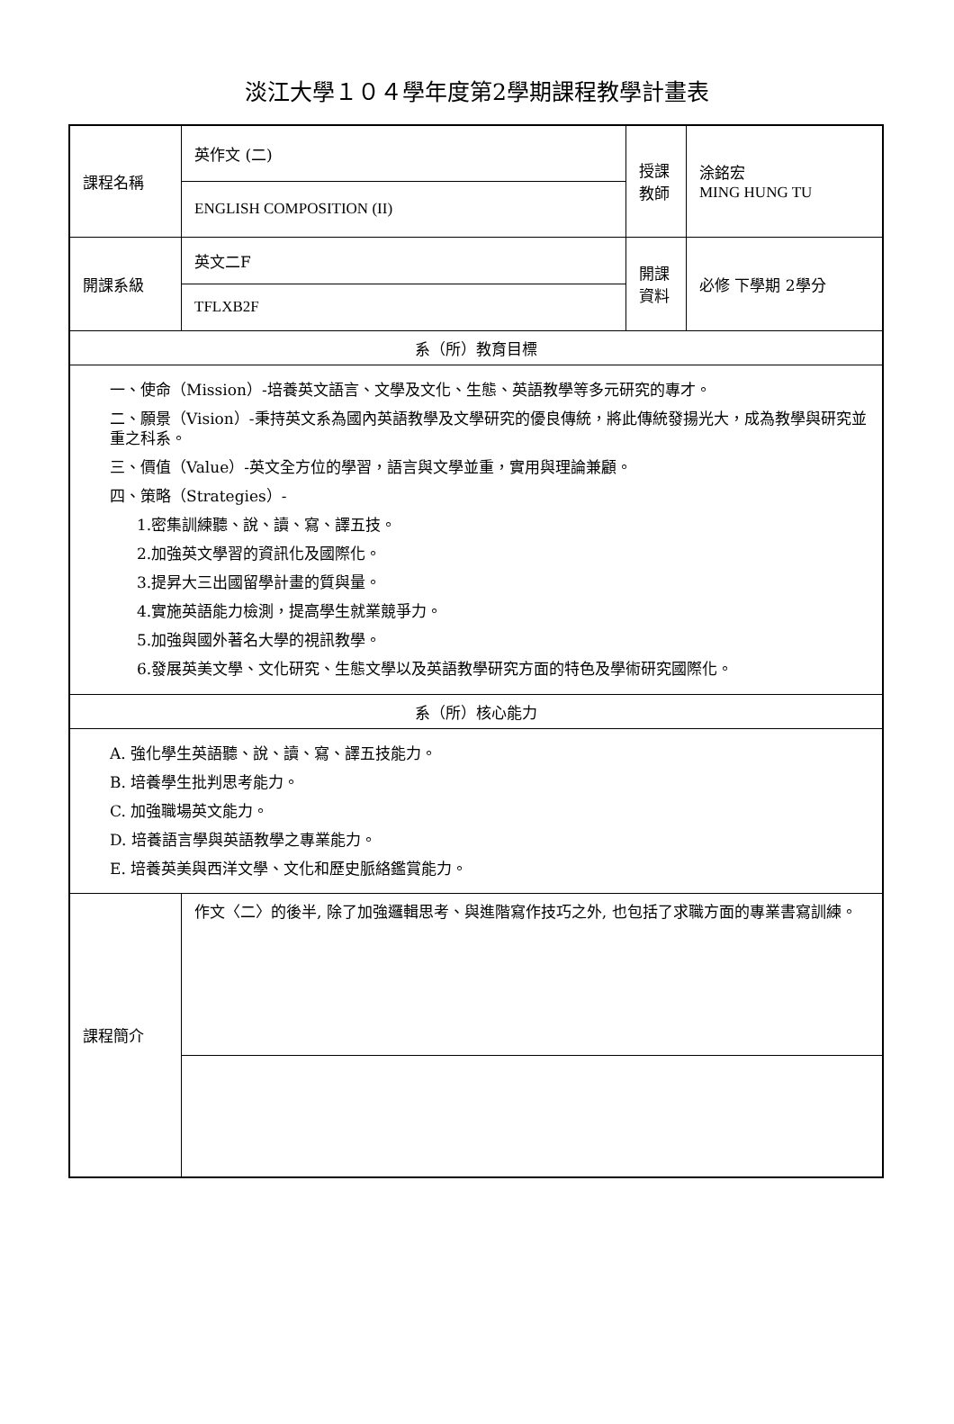淡江大學１０４學年度第2學期課程教學計畫表
| 課程名稱 | 英作文 (二) | 授課 教師 | 涂銘宏 MING HUNG TU |
| | ENGLISH COMPOSITION (II) | | |
| 開課系級 | 英文二F | 開課 資料 | 必修 下學期 2學分 |
| | TFLXB2F | | |
| 系（所）教育目標 | | | |
| 一、使命（Mission）-培養英文語言、文學及文化、生態、英語教學等多元研究的專才。 二、願景（Vision）-秉持英文系為國內英語教學及文學研究的優良傳統，將此傳統發揚光大，成為教學與研究並重之科系。 三、價值（Value）-英文全方位的學習，語言與文學並重，實用與理論兼顧。 四、策略（Strategies）- 1.密集訓練聽、說、讀、寫、譯五技。 2.加強英文學習的資訊化及國際化。 3.提昇大三出國留學計畫的質與量。 4.實施英語能力檢測，提高學生就業競爭力。 5.加強與國外著名大學的視訊教學。 6.發展英美文學、文化研究、生態文學以及英語教學研究方面的特色及學術研究國際化。 | | | |
| 系（所）核心能力 | | | |
| A. 強化學生英語聽、說、讀、寫、譯五技能力。 B. 培養學生批判思考能力。 C. 加強職場英文能力。 D. 培養語言學與英語教學之專業能力。 E. 培養英美與西洋文學、文化和歷史脈絡鑑賞能力。 | | | |
| 課程簡介 | 作文〈二〉的後半, 除了加強邏輯思考、與進階寫作技巧之外, 也包括了求職方面的專業書寫訓練。 | | |